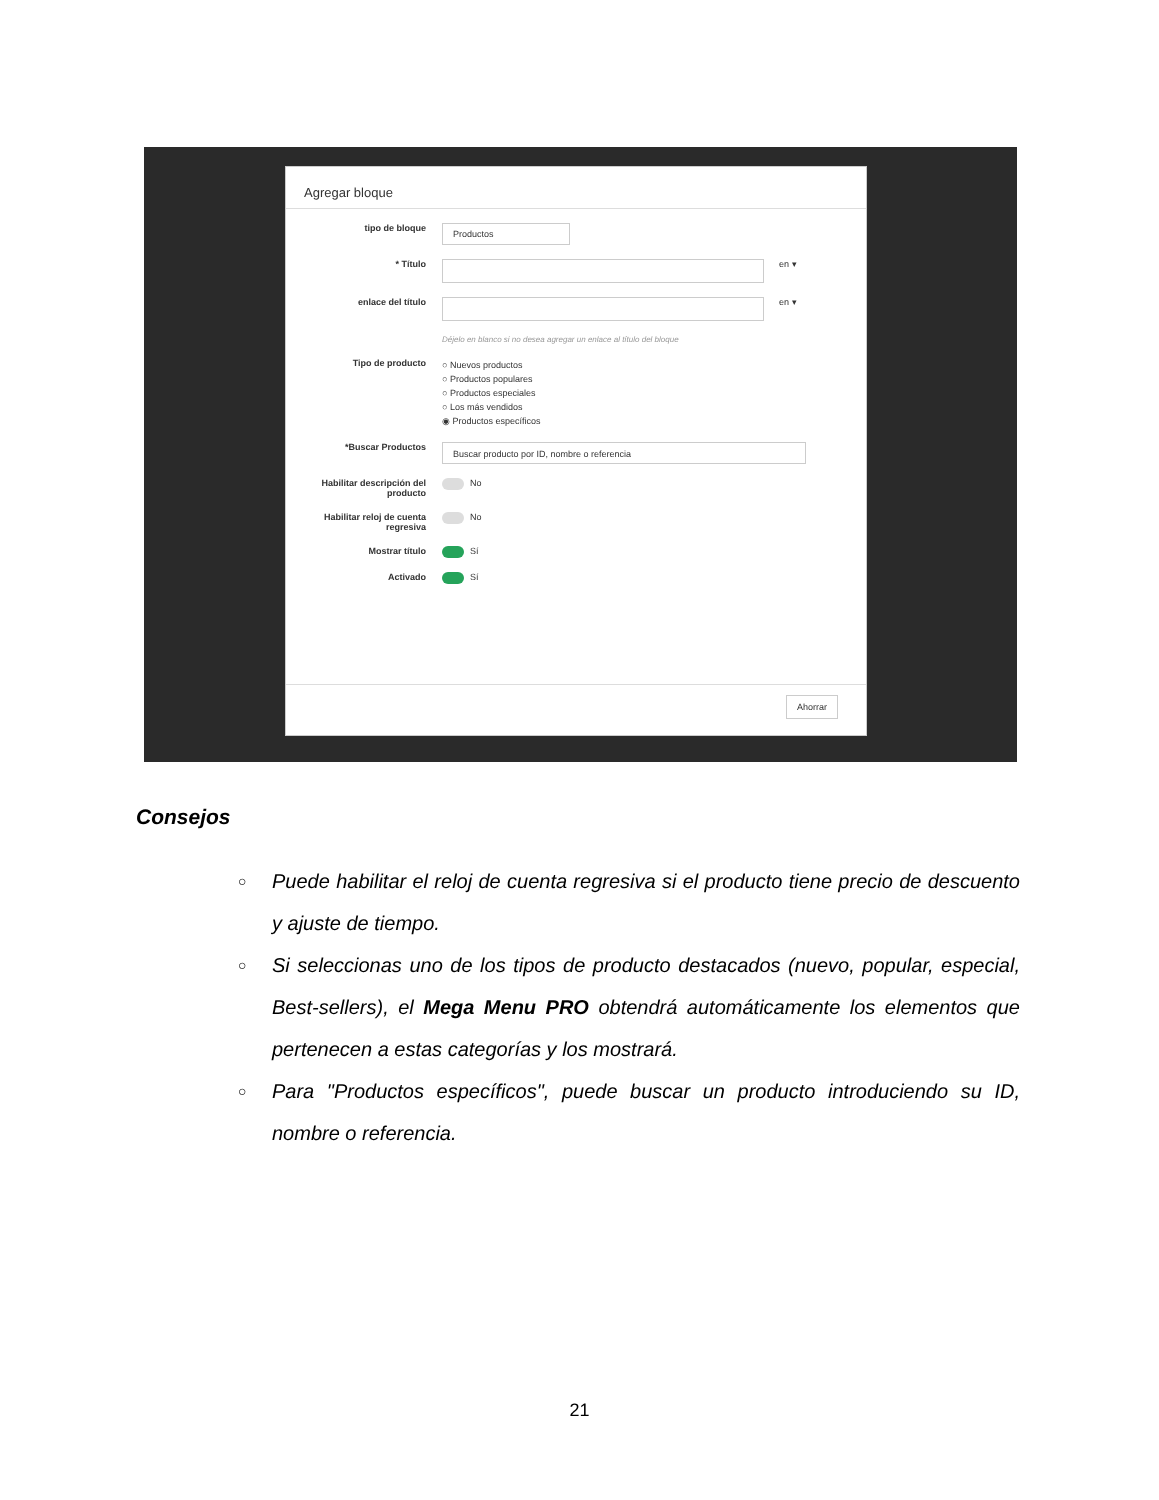Agregar bloque
tipo de bloque
Productos
* Título en ▾
enlace del título
Déjelo en blanco si no desea agregar un enlace al título del bloque
en ▾
Tipo de producto
○ Nuevos productos
○ Productos populares
○ Productos especiales
○ Los más vendidos
◉ Productos específicos
*Buscar Productos
Buscar producto por ID, nombre o referencia
Habilitar descripción del producto
No
Habilitar reloj de cuenta regresiva
No
Mostrar título Sí
Activado Sí
Ahorrar
Consejos
○ Puede habilitar el reloj de cuenta regresiva si el producto tiene precio de descuento y ajuste de tiempo.
○ Si seleccionas uno de los tipos de producto destacados (nuevo, popular, especial, Best-sellers), el Mega Menu PRO obtendrá automáticamente los elementos que pertenecen a estas categorías y los mostrará.
○ Para "Productos específicos", puede buscar un producto introduciendo su ID, nombre o referencia.
21